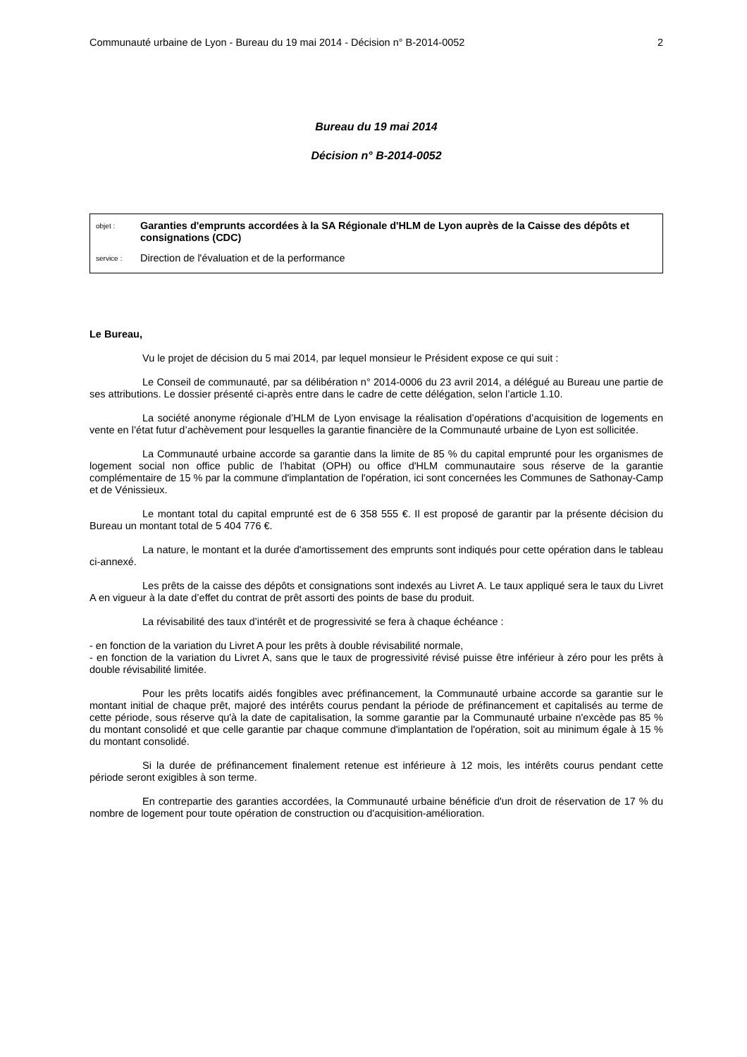Communauté urbaine de Lyon - Bureau du 19 mai 2014 - Décision n° B-2014-0052 2
Bureau du 19 mai 2014
Décision n° B-2014-0052
objet : Garanties d'emprunts accordées à la SA Régionale d'HLM de Lyon auprès de la Caisse des dépôts et consignations (CDC)
service : Direction de l'évaluation et de la performance
Le Bureau,
Vu le projet de décision du 5 mai 2014, par lequel monsieur le Président expose ce qui suit :
Le Conseil de communauté, par sa délibération n° 2014-0006 du 23 avril 2014, a délégué au Bureau une partie de ses attributions. Le dossier présenté ci-après entre dans le cadre de cette délégation, selon l’article 1.10.
La société anonyme régionale d’HLM de Lyon envisage la réalisation d’opérations d’acquisition de logements en vente en l’état futur d’achèvement pour lesquelles la garantie financière de la Communauté urbaine de Lyon est sollicitée.
La Communauté urbaine accorde sa garantie dans la limite de 85 % du capital emprunté pour les organismes de logement social non office public de l’habitat (OPH) ou office d'HLM communautaire sous réserve de la garantie complémentaire de 15 % par la commune d'implantation de l'opération, ici sont concernées les Communes de Sathonay-Camp et de Vénissieux.
Le montant total du capital emprunté est de 6 358 555 €. Il est proposé de garantir par la présente décision du Bureau un montant total de 5 404 776 €.
La nature, le montant et la durée d'amortissement des emprunts sont indiqués pour cette opération dans le tableau ci-annexé.
Les prêts de la caisse des dépôts et consignations sont indexés au Livret A. Le taux appliqué sera le taux du Livret A en vigueur à la date d’effet du contrat de prêt assorti des points de base du produit.
La révisabilité des taux d’intérêt et de progressivité se fera à chaque échéance :
- en fonction de la variation du Livret A pour les prêts à double révisabilité normale,
- en fonction de la variation du Livret A, sans que le taux de progressivité révisé puisse être inférieur à zéro pour les prêts à double révisabilité limitée.
Pour les prêts locatifs aidés fongibles avec préfinancement, la Communauté urbaine accorde sa garantie sur le montant initial de chaque prêt, majoré des intérêts courus pendant la période de préfinancement et capitalisés au terme de cette période, sous réserve qu'à la date de capitalisation, la somme garantie par la Communauté urbaine n'excède pas 85 % du montant consolidé et que celle garantie par chaque commune d'implantation de l'opération, soit au minimum égale à 15 % du montant consolidé.
Si la durée de préfinancement finalement retenue est inférieure à 12 mois, les intérêts courus pendant cette période seront exigibles à son terme.
En contrepartie des garanties accordées, la Communauté urbaine bénéficie d'un droit de réservation de 17 % du nombre de logement pour toute opération de construction ou d'acquisition-amélioration.